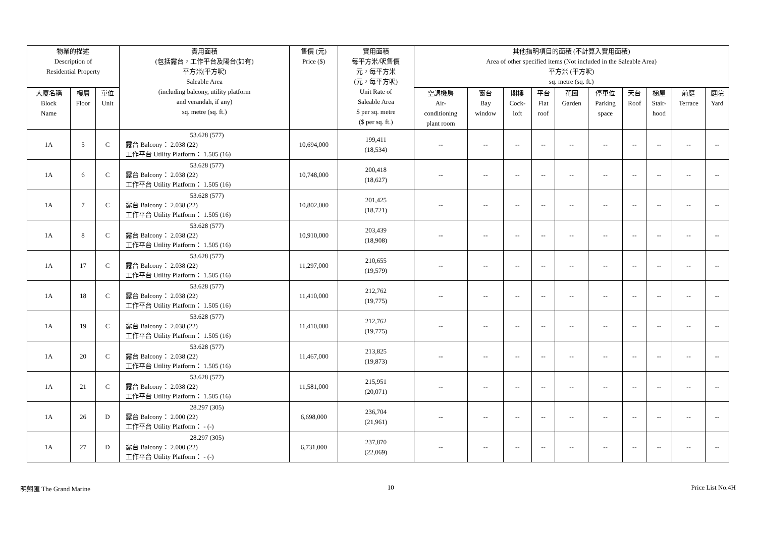| 物業的描述 Description of Residential Property | | | 實用面積 (包括露台，工作平台及陽台(如有) 平方米(平方呎) Saleable Area (including balcony, utility platform and verandah, if any) sq. metre (sq. ft.) | 售價 (元) Price ($) | 實用面積 每平方米/呎售價 元，每平方米 (元，每平方呎) Unit Rate of Saleable Area $ per sq. metre ($ per sq. ft.) | 其他指明項目的面積 (不計算入實用面積) Area of other specified items (Not included in the Saleable Area) 平方米 (平方呎) sq. metre (sq. ft.) | | | | | | | | | |
| --- | --- | --- | --- | --- | --- | --- | --- | --- | --- | --- | --- | --- | --- | --- | --- |
| | | | | | | 空調機房 Air- conditioning plant room | 窗台 Bay window | 閣樓 Cock- loft | 平台 Flat roof | 花園 Garden | 停車位 Parking space | 天台 Roof | 梯屋 Stair- hood | 前庭 Terrace | 庭院 Yard |
| 大廈名稱 Block Name | 樓層 Floor | 單位 Unit | | | | | | | | | | | | | |
| 1A | 5 | C | 53.628 (577) 露台 Balcony： 2.038 (22) 工作平台 Utility Platform： 1.505 (16) | 10,694,000 | 199,411 (18,534) | -- | -- | -- | -- | -- | -- | -- | -- | -- | -- |
| 1A | 6 | C | 53.628 (577) 露台 Balcony： 2.038 (22) 工作平台 Utility Platform： 1.505 (16) | 10,748,000 | 200,418 (18,627) | -- | -- | -- | -- | -- | -- | -- | -- | -- | -- |
| 1A | 7 | C | 53.628 (577) 露台 Balcony： 2.038 (22) 工作平台 Utility Platform： 1.505 (16) | 10,802,000 | 201,425 (18,721) | -- | -- | -- | -- | -- | -- | -- | -- | -- | -- |
| 1A | 8 | C | 53.628 (577) 露台 Balcony： 2.038 (22) 工作平台 Utility Platform： 1.505 (16) | 10,910,000 | 203,439 (18,908) | -- | -- | -- | -- | -- | -- | -- | -- | -- | -- |
| 1A | 17 | C | 53.628 (577) 露台 Balcony： 2.038 (22) 工作平台 Utility Platform： 1.505 (16) | 11,297,000 | 210,655 (19,579) | -- | -- | -- | -- | -- | -- | -- | -- | -- | -- |
| 1A | 18 | C | 53.628 (577) 露台 Balcony： 2.038 (22) 工作平台 Utility Platform： 1.505 (16) | 11,410,000 | 212,762 (19,775) | -- | -- | -- | -- | -- | -- | -- | -- | -- | -- |
| 1A | 19 | C | 53.628 (577) 露台 Balcony： 2.038 (22) 工作平台 Utility Platform： 1.505 (16) | 11,410,000 | 212,762 (19,775) | -- | -- | -- | -- | -- | -- | -- | -- | -- | -- |
| 1A | 20 | C | 53.628 (577) 露台 Balcony： 2.038 (22) 工作平台 Utility Platform： 1.505 (16) | 11,467,000 | 213,825 (19,873) | -- | -- | -- | -- | -- | -- | -- | -- | -- | -- |
| 1A | 21 | C | 53.628 (577) 露台 Balcony： 2.038 (22) 工作平台 Utility Platform： 1.505 (16) | 11,581,000 | 215,951 (20,071) | -- | -- | -- | -- | -- | -- | -- | -- | -- | -- |
| 1A | 26 | D | 28.297 (305) 露台 Balcony： 2.000 (22) 工作平台 Utility Platform： - (-) | 6,698,000 | 236,704 (21,961) | -- | -- | -- | -- | -- | -- | -- | -- | -- | -- |
| 1A | 27 | D | 28.297 (305) 露台 Balcony： 2.000 (22) 工作平台 Utility Platform： - (-) | 6,731,000 | 237,870 (22,069) | -- | -- | -- | -- | -- | -- | -- | -- | -- | -- |
明翹匯 The Grand Marine 10 Price List No.4H